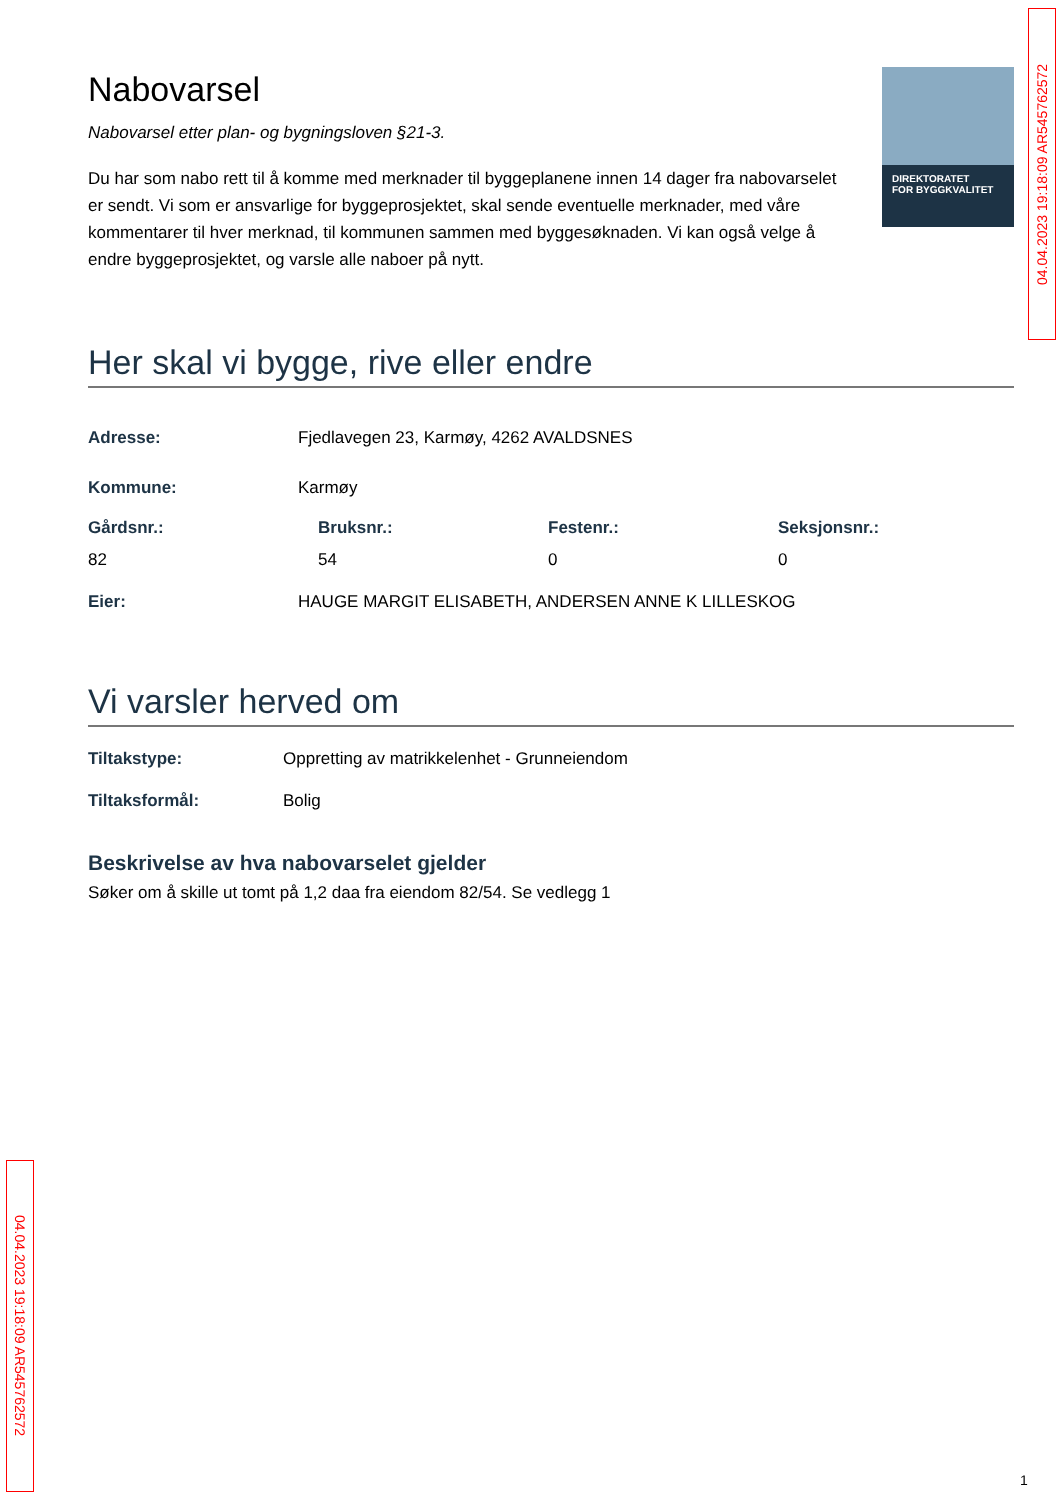Nabovarsel
Nabovarsel etter plan- og bygningsloven §21-3.
Du har som nabo rett til å komme med merknader til byggeplanene innen 14 dager fra nabovarselet er sendt. Vi som er ansvarlige for byggeprosjektet, skal sende eventuelle merknader, med våre kommentarer til hver merknad, til kommunen sammen med byggesøknaden. Vi kan også velge å endre byggeprosjektet, og varsle alle naboer på nytt.
Her skal vi bygge, rive eller endre
Adresse: Fjedlavegen 23, Karmøy, 4262 AVALDSNES
Kommune: Karmøy
Gårdsnr.: Bruksnr.: Festenr.: Seksjonsnr.:
82 54 0 0
Eier: HAUGE MARGIT ELISABETH, ANDERSEN ANNE K LILLESKOG
Vi varsler herved om
Tiltakstype: Oppretting av matrikkelenhet - Grunneiendom
Tiltaksformål: Bolig
Beskrivelse av hva nabovarselet gjelder
Søker om å skille ut tomt på 1,2 daa fra eiendom 82/54. Se vedlegg 1
DIREKTORATET
FOR BYGGKVALITET
04.04.2023 19:18:09 AR545762572
04.04.2023 19:18:09 AR545762572
1